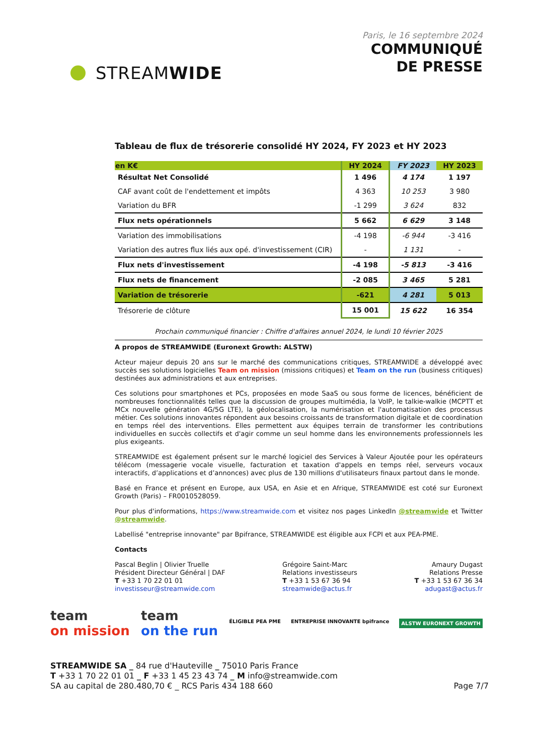STREAM WIDE
Paris, le 16 septembre 2024
COMMUNIQUÉ
DE PRESSE
Tableau de flux de trésorerie consolidé HY 2024, FY 2023 et HY 2023
| en K€ | HY 2024 | FY 2023 | HY 2023 |
| --- | --- | --- | --- |
| Résultat Net Consolidé | 1 496 | 4 174 | 1 197 |
| CAF avant coût de l'endettement et impôts | 4 363 | 10 253 | 3 980 |
| Variation du BFR | -1 299 | 3 624 | 832 |
| Flux nets opérationnels | 5 662 | 6 629 | 3 148 |
| Variation des immobilisations | -4 198 | -6 944 | -3 416 |
| Variation des autres flux liés aux opé. d'investissement (CIR) | - | 1 131 | - |
| Flux nets d'investissement | -4 198 | -5 813 | -3 416 |
| Flux nets de financement | -2 085 | 3 465 | 5 281 |
| Variation de trésorerie | -621 | 4 281 | 5 013 |
| Trésorerie de clôture | 15 001 | 15 622 | 16 354 |
Prochain communiqué financier : Chiffre d'affaires annuel 2024, le lundi 10 février 2025
A propos de STREAMWIDE (Euronext Growth: ALSTW)
Acteur majeur depuis 20 ans sur le marché des communications critiques, STREAMWIDE a développé avec succès ses solutions logicielles Team on mission (missions critiques) et Team on the run (business critiques) destinées aux administrations et aux entreprises.
Ces solutions pour smartphones et PCs, proposées en mode SaaS ou sous forme de licences, bénéficient de nombreuses fonctionnalités telles que la discussion de groupes multimédia, la VoIP, le talkie-walkie (MCPTT et MCx nouvelle génération 4G/5G LTE), la géolocalisation, la numérisation et l'automatisation des processus métier. Ces solutions innovantes répondent aux besoins croissants de transformation digitale et de coordination en temps réel des interventions. Elles permettent aux équipes terrain de transformer les contributions individuelles en succès collectifs et d'agir comme un seul homme dans les environnements professionnels les plus exigeants.
STREAMWIDE est également présent sur le marché logiciel des Services à Valeur Ajoutée pour les opérateurs télécom (messagerie vocale visuelle, facturation et taxation d'appels en temps réel, serveurs vocaux interactifs, d’applications et d’annonces) avec plus de 130 millions d'utilisateurs finaux partout dans le monde.
Basé en France et présent en Europe, aux USA, en Asie et en Afrique, STREAMWIDE est coté sur Euronext Growth (Paris) – FR0010528059.
Pour plus d'informations, https://www.streamwide.com et visitez nos pages LinkedIn @streamwide et Twitter @streamwide.
Labellisé "entreprise innovante" par Bpifrance, STREAMWIDE est éligible aux FCPI et aux PEA-PME.
Contacts
Pascal Beglin | Olivier Truelle
Président Directeur Général | DAF
T +33 1 70 22 01 01
investisseur@streamwide.com
Grégoire Saint-Marc
Relations investisseurs
T +33 1 53 67 36 94
streamwide@actus.fr
Amaury Dugast
Relations Presse
T +33 1 53 67 36 34
adugast@actus.fr
team
on mission
team
on the run
ÉLIGIBLE PEA PME ENTREPRISE INNOVANTE bpifrance ALSTW EURONEXT GROWTH
STREAMWIDE SA _ 84 rue d'Hauteville _ 75010 Paris France
T +33 1 70 22 01 01 _ F +33 1 45 23 43 74 _ M info@streamwide.com
SA au capital de 280.480,70 € _ RCS Paris 434 188 660 Page 7/7